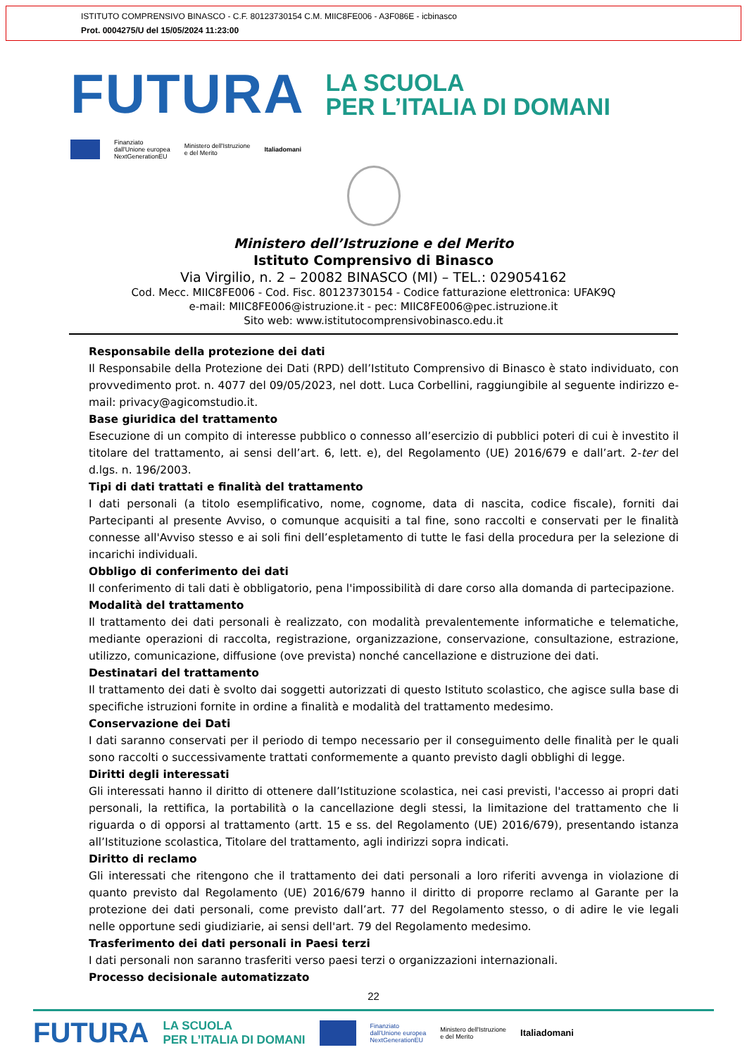ISTITUTO COMPRENSIVO BINASCO - C.F. 80123730154 C.M. MIIC8FE006 - A3F086E - icbinasco
Prot. 0004275/U del 15/05/2024 11:23:00
FUTURA
LA SCUOLA
PER L’ITALIA DI DOMANI
Finanziato
dall'Unione europea
NextGenerationEU
Ministero dell'Istruzione
e del Merito
Italiadomani
Ministero dell’Istruzione e del Merito
Istituto Comprensivo di Binasco
Via Virgilio, n. 2 – 20082 BINASCO (MI) – TEL.: 029054162
Cod. Mecc. MIIC8FE006 - Cod. Fisc. 80123730154 - Codice fatturazione elettronica: UFAK9Q
e-mail: MIIC8FE006@istruzione.it - pec: MIIC8FE006@pec.istruzione.it
Sito web: www.istitutocomprensivobinasco.edu.it
Responsabile della protezione dei dati
Il Responsabile della Protezione dei Dati (RPD) dell’Istituto Comprensivo di Binasco è stato individuato, con provvedimento prot. n. 4077 del 09/05/2023, nel dott. Luca Corbellini, raggiungibile al seguente indirizzo e-mail: privacy@agicomstudio.it.
Base giuridica del trattamento
Esecuzione di un compito di interesse pubblico o connesso all’esercizio di pubblici poteri di cui è investito il titolare del trattamento, ai sensi dell’art. 6, lett. e), del Regolamento (UE) 2016/679 e dall’art. 2-ter del d.lgs. n. 196/2003.
Tipi di dati trattati e finalità del trattamento
I dati personali (a titolo esemplificativo, nome, cognome, data di nascita, codice fiscale), forniti dai Partecipanti al presente Avviso, o comunque acquisiti a tal fine, sono raccolti e conservati per le finalità connesse all'Avviso stesso e ai soli fini dell’espletamento di tutte le fasi della procedura per la selezione di incarichi individuali.
Obbligo di conferimento dei dati
Il conferimento di tali dati è obbligatorio, pena l'impossibilità di dare corso alla domanda di partecipazione.
Modalità del trattamento
Il trattamento dei dati personali è realizzato, con modalità prevalentemente informatiche e telematiche, mediante operazioni di raccolta, registrazione, organizzazione, conservazione, consultazione, estrazione, utilizzo, comunicazione, diffusione (ove prevista) nonché cancellazione e distruzione dei dati.
Destinatari del trattamento
Il trattamento dei dati è svolto dai soggetti autorizzati di questo Istituto scolastico, che agisce sulla base di specifiche istruzioni fornite in ordine a finalità e modalità del trattamento medesimo.
Conservazione dei Dati
I dati saranno conservati per il periodo di tempo necessario per il conseguimento delle finalità per le quali sono raccolti o successivamente trattati conformemente a quanto previsto dagli obblighi di legge.
Diritti degli interessati
Gli interessati hanno il diritto di ottenere dall’Istituzione scolastica, nei casi previsti, l'accesso ai propri dati personali, la rettifica, la portabilità o la cancellazione degli stessi, la limitazione del trattamento che li riguarda o di opporsi al trattamento (artt. 15 e ss. del Regolamento (UE) 2016/679), presentando istanza all’Istituzione scolastica, Titolare del trattamento, agli indirizzi sopra indicati.
Diritto di reclamo
Gli interessati che ritengono che il trattamento dei dati personali a loro riferiti avvenga in violazione di quanto previsto dal Regolamento (UE) 2016/679 hanno il diritto di proporre reclamo al Garante per la protezione dei dati personali, come previsto dall’art. 77 del Regolamento stesso, o di adire le vie legali nelle opportune sedi giudiziarie, ai sensi dell'art. 79 del Regolamento medesimo.
Trasferimento dei dati personali in Paesi terzi
I dati personali non saranno trasferiti verso paesi terzi o organizzazioni internazionali.
Processo decisionale automatizzato
22
FUTURA LA SCUOLA
PER L’ITALIA DI DOMANI
Finanziato
dall'Unione europea
NextGenerationEU Ministero dell'Istruzione
e del Merito Italiadomani